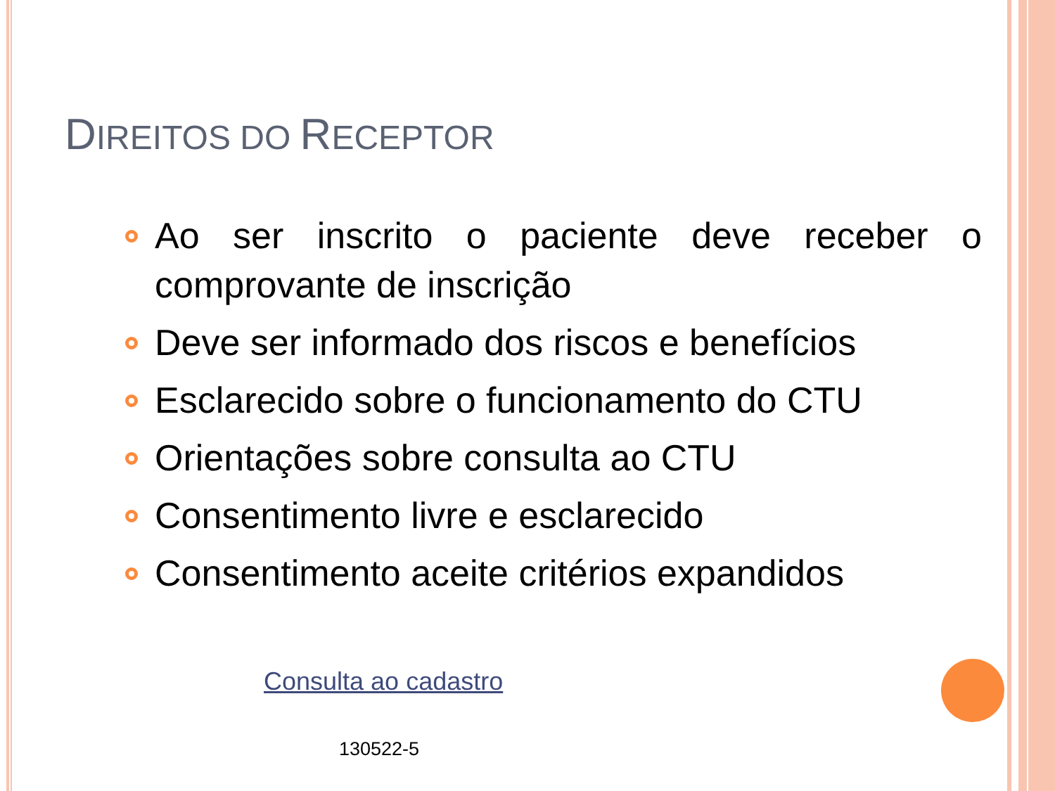DIREITOS DO RECEPTOR
Ao ser inscrito o paciente deve receber o comprovante de inscrição
Deve ser informado dos riscos e benefícios
Esclarecido sobre o funcionamento do CTU
Orientações sobre consulta ao CTU
Consentimento livre e esclarecido
Consentimento aceite critérios expandidos
Consulta ao cadastro
130522-5